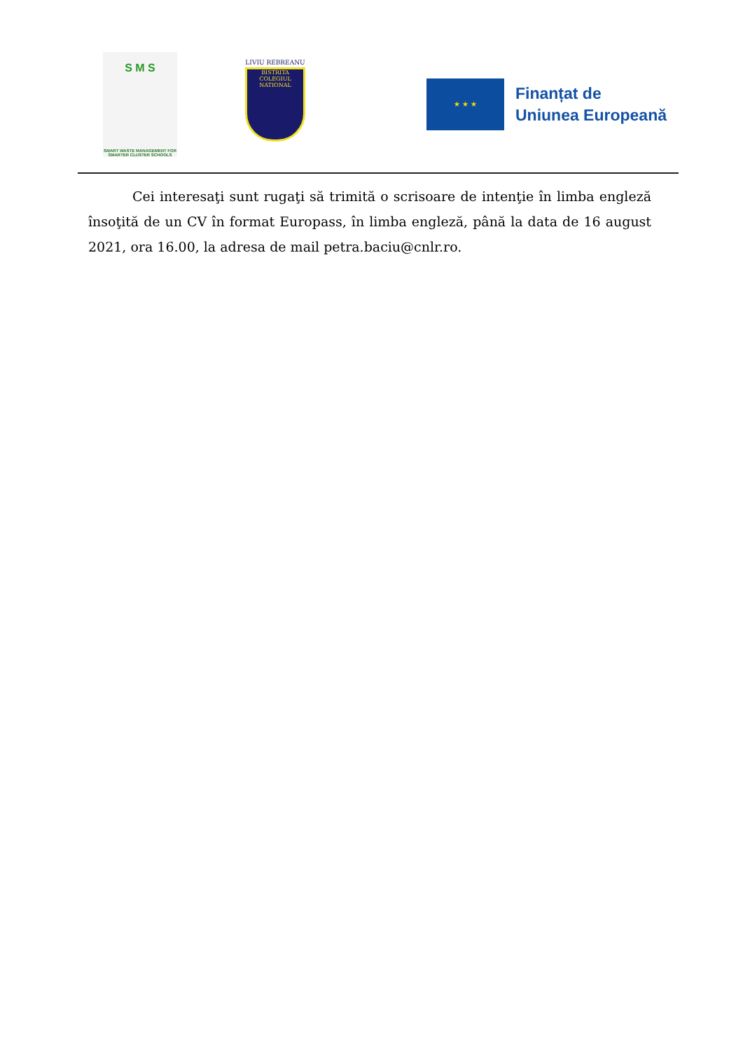S M S
SMART WASTE MANAGEMENT FOR SMARTER CLUSTER SCHOOLS
LIVIU REBREANU
BISTRITA
COLEGIUL NATIONAL
★ ★ ★
Finanțat de
Uniunea Europeană
Cei interesaţi sunt rugaţi să trimită o scrisoare de intenţie în limba engleză însoţită de un CV în format Europass, în limba engleză, până la data de 16 august 2021, ora 16.00, la adresa de mail petra.baciu@cnlr.ro.